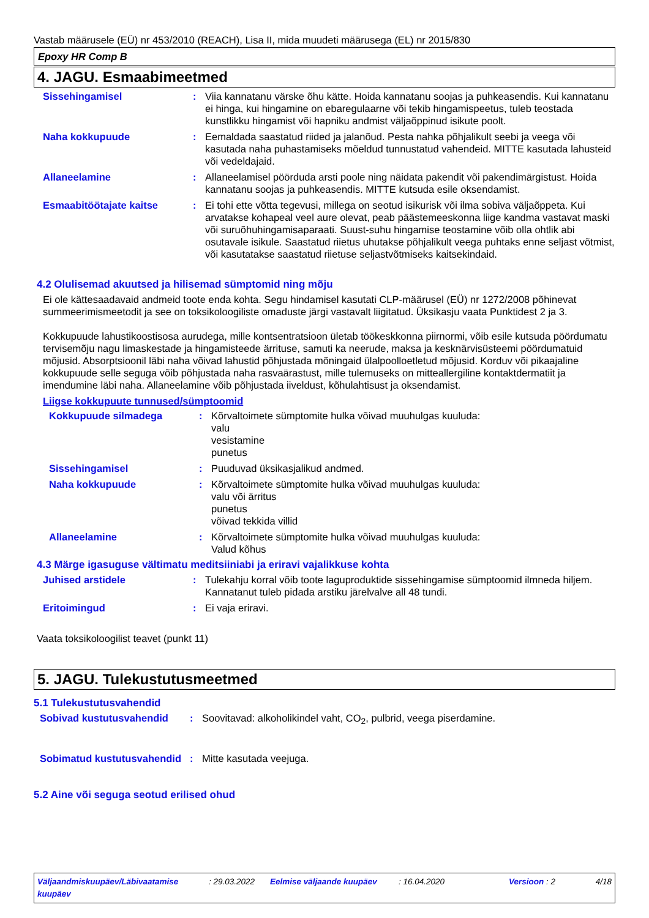Vastab määrusele (EÜ) nr 453/2010 (REACH), Lisa II, mida muudeti määrusega (EL) nr 2015/830
Epoxy HR Comp B
4. JAGU. Esmaabimeetmed
Sissehingamisel : Viia kannatanu värske õhu kätte. Hoida kannatanu soojas ja puhkeasendis. Kui kannatanu ei hinga, kui hingamine on ebaregulaarne või tekib hingamispeetus, tuleb teostada kunstlikku hingamist või hapniku andmist väljaõppinud isikute poolt.
Naha kokkupuude : Eemaldada saastatud riided ja jalanõud. Pesta nahka põhjalikult seebi ja veega või kasutada naha puhastamiseks mõeldud tunnustatud vahendeid. MITTE kasutada lahusteid või vedeldajaid.
Allaneelamine : Allaneelamisel pöörduda arsti poole ning näidata pakendit või pakendimärgistust. Hoida kannatanu soojas ja puhkeasendis. MITTE kutsuda esile oksendamist.
Esmaabitöötajate kaitse : Ei tohi ette võtta tegevusi, millega on seotud isikurisk või ilma sobiva väljaõppeta. Kui arvatakse kohapeal veel aure olevat, peab päästemeeskonna liige kandma vastavat maski või suruõhuhingamisaparaati. Suust-suhu hingamise teostamine võib olla ohtlik abi osutavale isikule. Saastatud riietus uhutakse põhjalikult veega puhtaks enne seljast võtmist, või kasutatakse saastatud riietuse seljastvõtmiseks kaitsekindaid.
4.2 Olulisemad akuutsed ja hilisemad sümptomid ning mõju
Ei ole kättesaadavaid andmeid toote enda kohta. Segu hindamisel kasutati CLP-määrusel (EÜ) nr 1272/2008 põhinevat summeerimismeetodit ja see on toksikoloogiliste omaduste järgi vastavalt liigitatud. Üksikasju vaata Punktidest 2 ja 3.
Kokkupuude lahustikoostisosa aurudega, mille kontsentratsioon ületab töökeskkonna piirnormi, võib esile kutsuda pöördumatu tervisemõju nagu limaskestade ja hingamisteede ärrituse, samuti ka neerude, maksa ja kesknärvisüsteemi pöördumatuid mõjusid. Absorptsioonil läbi naha võivad lahustid põhjustada mõningaid ülalpoolloetletud mõjusid. Korduv või pikaajaline kokkupuude selle seguga võib põhjustada naha rasvaärastust, mille tulemuseks on mitteallergiline kontaktdermatiit ja imendumine läbi naha. Allaneelamine võib põhjustada iiveldust, kõhulahtisust ja oksendamist.
Liigse kokkupuute tunnused/sümptoomid
Kokkupuude silmadega : Kõrvaltoimete sümptomite hulka võivad muuhulgas kuuluda:
valu
vesistamine
punetus
Sissehingamisel : Puuduvad üksikasjalikud andmed.
Naha kokkupuude : Kõrvaltoimete sümptomite hulka võivad muuhulgas kuuluda:
valu või ärritus
punetus
võivad tekkida villid
Allaneelamine : Kõrvaltoimete sümptomite hulka võivad muuhulgas kuuluda:
Valud kõhus
4.3 Märge igasuguse vältimatu meditsiiniabi ja eriravi vajalikkuse kohta
Juhised arstidele : Tulekahju korral võib toote laguproduktide sissehingamise sümptoomid ilmneda hiljem. Kannatanut tuleb pidada arstiku järelvalve all 48 tundi.
Eritoimingud : Ei vaja eriravi.
Vaata toksikoloogilist teavet (punkt 11)
5. JAGU. Tulekustutusmeetmed
5.1 Tulekustutusvahendid
Sobivad kustutusvahendid : Soovitavad: alkoholikindel vaht, CO<sub>2</sub>, pulbrid, veega piserdamine.
Sobimatud kustutusvahendid
: Mitte kasutada veejuga.
5.2 Aine või seguga seotud erilised ohud
Väljaandmiskuupäev/Läbivaatamise kuupäev
: 29.03.2022 Eelmise väljaande kuupäev : 16.04.2020 Versioon : 2 4/18